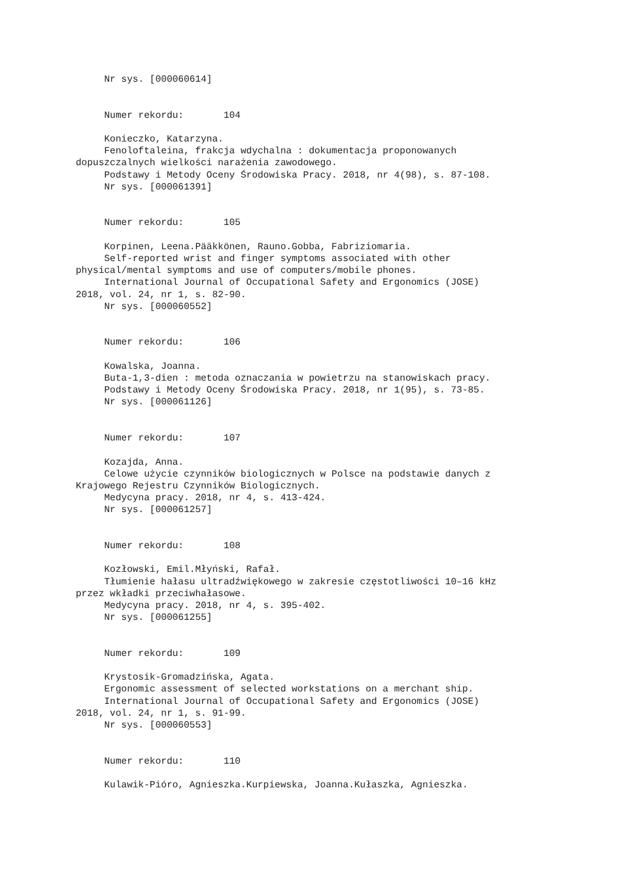Nr sys. [000060614] Numer rekordu: 104 Konieczko, Katarzyna. Fenoloftaleina, frakcja wdychalna : dokumentacja proponowanych dopuszczalnych wielkości narażenia zawodowego. Podstawy i Metody Oceny Środowiska Pracy. 2018, nr 4(98), s. 87-108. Nr sys. [000061391] Numer rekordu: 105 Korpinen, Leena.Pääkkönen, Rauno.Gobba, Fabriziomaria. Self-reported wrist and finger symptoms associated with other physical/mental symptoms and use of computers/mobile phones. International Journal of Occupational Safety and Ergonomics (JOSE) 2018, vol. 24, nr 1, s. 82-90. Nr sys. [000060552] Numer rekordu: 106 Kowalska, Joanna. Buta-1,3-dien : metoda oznaczania w powietrzu na stanowiskach pracy. Podstawy i Metody Oceny Środowiska Pracy. 2018, nr 1(95), s. 73-85. Nr sys. [000061126] Numer rekordu: 107 Kozajda, Anna. Celowe użycie czynników biologicznych w Polsce na podstawie danych z Krajowego Rejestru Czynników Biologicznych. Medycyna pracy. 2018, nr 4, s. 413-424. Nr sys. [000061257] Numer rekordu: 108 Kozłowski, Emil.Młyński, Rafał. Tłumienie hałasu ultradźwiękowego w zakresie częstotliwości 10–16 kHz przez wkładki przeciwhałasowe. Medycyna pracy. 2018, nr 4, s. 395-402. Nr sys. [000061255] Numer rekordu: 109 Krystosik-Gromadzińska, Agata. Ergonomic assessment of selected workstations on a merchant ship. International Journal of Occupational Safety and Ergonomics (JOSE) 2018, vol. 24, nr 1, s. 91-99. Nr sys. [000060553] Numer rekordu: 110 Kulawik-Pióro, Agnieszka.Kurpiewska, Joanna.Kułaszka, Agnieszka.